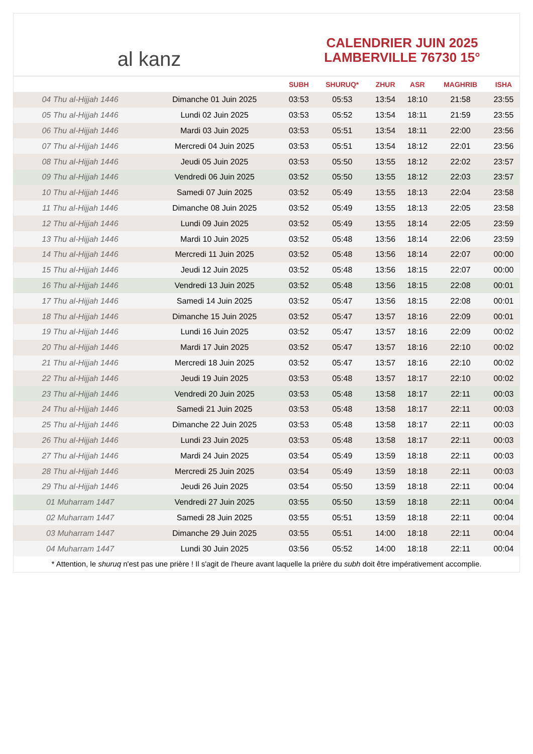al kanz
CALENDRIER JUIN 2025
LAMBERVILLE 76730 15°
| | | SUBH | SHURUQ* | ZHUR | ASR | MAGHRIB | ISHA |
| --- | --- | --- | --- | --- | --- | --- | --- |
| 04 Thu al-Hijjah 1446 | Dimanche 01 Juin 2025 | 03:53 | 05:53 | 13:54 | 18:10 | 21:58 | 23:55 |
| 05 Thu al-Hijjah 1446 | Lundi 02 Juin 2025 | 03:53 | 05:52 | 13:54 | 18:11 | 21:59 | 23:55 |
| 06 Thu al-Hijjah 1446 | Mardi 03 Juin 2025 | 03:53 | 05:51 | 13:54 | 18:11 | 22:00 | 23:56 |
| 07 Thu al-Hijjah 1446 | Mercredi 04 Juin 2025 | 03:53 | 05:51 | 13:54 | 18:12 | 22:01 | 23:56 |
| 08 Thu al-Hijjah 1446 | Jeudi 05 Juin 2025 | 03:53 | 05:50 | 13:55 | 18:12 | 22:02 | 23:57 |
| 09 Thu al-Hijjah 1446 | Vendredi 06 Juin 2025 | 03:52 | 05:50 | 13:55 | 18:12 | 22:03 | 23:57 |
| 10 Thu al-Hijjah 1446 | Samedi 07 Juin 2025 | 03:52 | 05:49 | 13:55 | 18:13 | 22:04 | 23:58 |
| 11 Thu al-Hijjah 1446 | Dimanche 08 Juin 2025 | 03:52 | 05:49 | 13:55 | 18:13 | 22:05 | 23:58 |
| 12 Thu al-Hijjah 1446 | Lundi 09 Juin 2025 | 03:52 | 05:49 | 13:55 | 18:14 | 22:05 | 23:59 |
| 13 Thu al-Hijjah 1446 | Mardi 10 Juin 2025 | 03:52 | 05:48 | 13:56 | 18:14 | 22:06 | 23:59 |
| 14 Thu al-Hijjah 1446 | Mercredi 11 Juin 2025 | 03:52 | 05:48 | 13:56 | 18:14 | 22:07 | 00:00 |
| 15 Thu al-Hijjah 1446 | Jeudi 12 Juin 2025 | 03:52 | 05:48 | 13:56 | 18:15 | 22:07 | 00:00 |
| 16 Thu al-Hijjah 1446 | Vendredi 13 Juin 2025 | 03:52 | 05:48 | 13:56 | 18:15 | 22:08 | 00:01 |
| 17 Thu al-Hijjah 1446 | Samedi 14 Juin 2025 | 03:52 | 05:47 | 13:56 | 18:15 | 22:08 | 00:01 |
| 18 Thu al-Hijjah 1446 | Dimanche 15 Juin 2025 | 03:52 | 05:47 | 13:57 | 18:16 | 22:09 | 00:01 |
| 19 Thu al-Hijjah 1446 | Lundi 16 Juin 2025 | 03:52 | 05:47 | 13:57 | 18:16 | 22:09 | 00:02 |
| 20 Thu al-Hijjah 1446 | Mardi 17 Juin 2025 | 03:52 | 05:47 | 13:57 | 18:16 | 22:10 | 00:02 |
| 21 Thu al-Hijjah 1446 | Mercredi 18 Juin 2025 | 03:52 | 05:47 | 13:57 | 18:16 | 22:10 | 00:02 |
| 22 Thu al-Hijjah 1446 | Jeudi 19 Juin 2025 | 03:53 | 05:48 | 13:57 | 18:17 | 22:10 | 00:02 |
| 23 Thu al-Hijjah 1446 | Vendredi 20 Juin 2025 | 03:53 | 05:48 | 13:58 | 18:17 | 22:11 | 00:03 |
| 24 Thu al-Hijjah 1446 | Samedi 21 Juin 2025 | 03:53 | 05:48 | 13:58 | 18:17 | 22:11 | 00:03 |
| 25 Thu al-Hijjah 1446 | Dimanche 22 Juin 2025 | 03:53 | 05:48 | 13:58 | 18:17 | 22:11 | 00:03 |
| 26 Thu al-Hijjah 1446 | Lundi 23 Juin 2025 | 03:53 | 05:48 | 13:58 | 18:17 | 22:11 | 00:03 |
| 27 Thu al-Hijjah 1446 | Mardi 24 Juin 2025 | 03:54 | 05:49 | 13:59 | 18:18 | 22:11 | 00:03 |
| 28 Thu al-Hijjah 1446 | Mercredi 25 Juin 2025 | 03:54 | 05:49 | 13:59 | 18:18 | 22:11 | 00:03 |
| 29 Thu al-Hijjah 1446 | Jeudi 26 Juin 2025 | 03:54 | 05:50 | 13:59 | 18:18 | 22:11 | 00:04 |
| 01 Muharram 1447 | Vendredi 27 Juin 2025 | 03:55 | 05:50 | 13:59 | 18:18 | 22:11 | 00:04 |
| 02 Muharram 1447 | Samedi 28 Juin 2025 | 03:55 | 05:51 | 13:59 | 18:18 | 22:11 | 00:04 |
| 03 Muharram 1447 | Dimanche 29 Juin 2025 | 03:55 | 05:51 | 14:00 | 18:18 | 22:11 | 00:04 |
| 04 Muharram 1447 | Lundi 30 Juin 2025 | 03:56 | 05:52 | 14:00 | 18:18 | 22:11 | 00:04 |
* Attention, le shuruq n'est pas une prière ! Il s'agit de l'heure avant laquelle la prière du subh doit être impérativement accomplie.